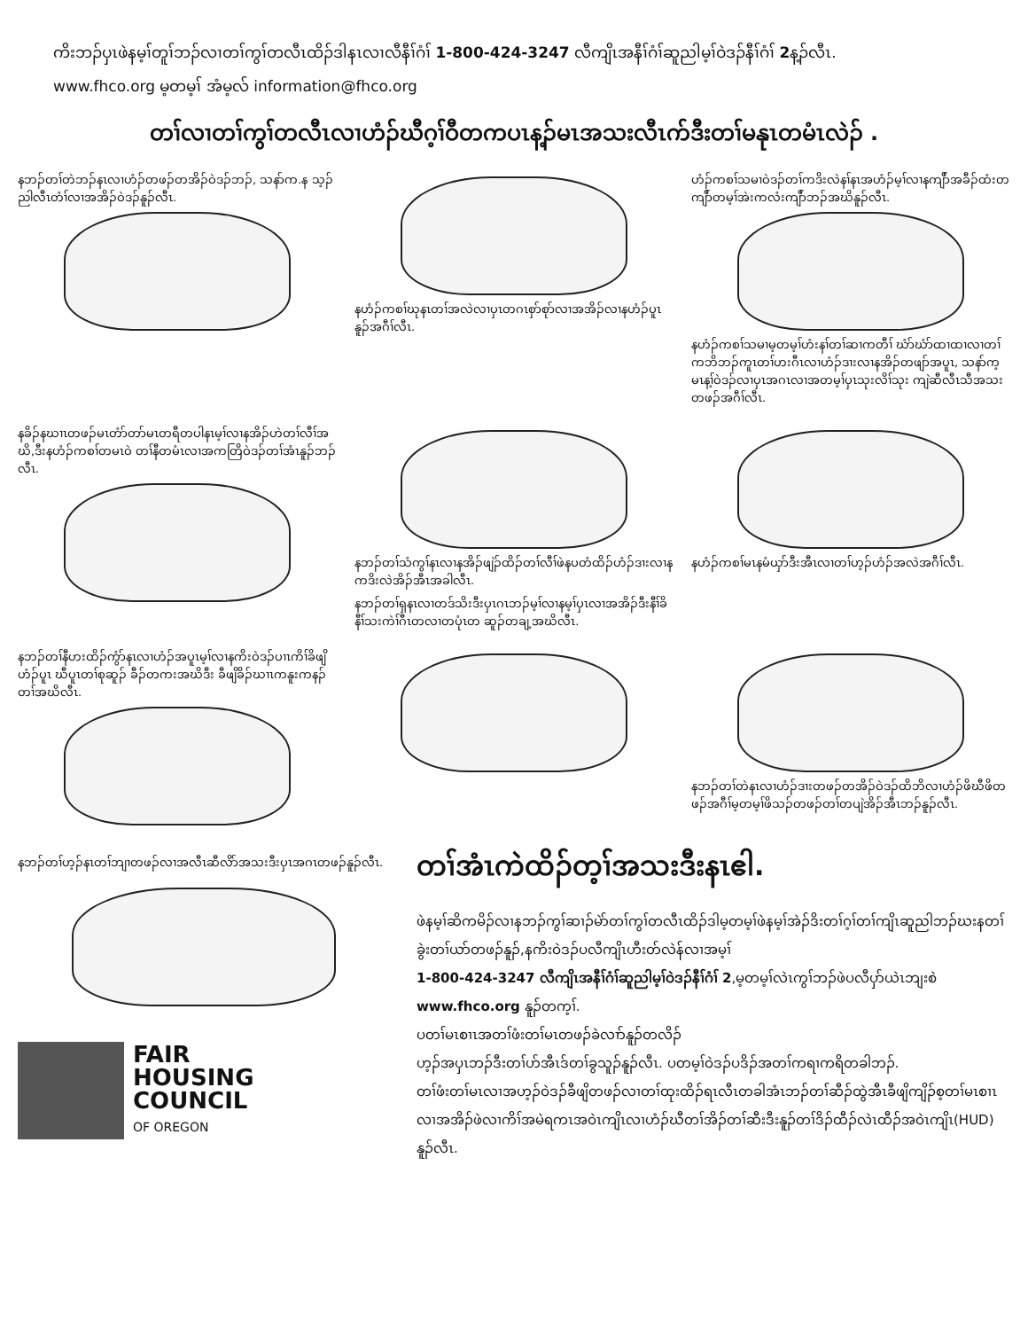ကိးဘၣ်ပှၤဖဲနမ့ၢ်တူၢ်ဘၣ်လၢတၢ်ကွၢ်တလီၤထိၣ်ဒါနၤလၢလီနီၢ်ဂံၢ် 1-800-424-3247 လီကျိၤအနီၢ်ဂံၢ်ဆူညါမ့ၢ်ဝဲဒၣ်နီၢ်ဂံၢ် 2န့ၣ်လီၤ.
www.fhco.org မ့တမ့ၢ် အံမ့လ် information@fhco.org
တၢ်လၢတၢ်ကွၢ်တလီၤလၢဟံၣ်ဃီဂ့ၢ်ဝီတကပၤန့ၣ်မၤအသးလီၤက်ဒီးတၢ်မနုၤတမံၤလဲၣ် .
နဘၣ်တၢ်တဲဘၣ်နၤလၢဟံၣ်တဖၣ်တအိၣ်ဝဲဒၣ်ဘၣ်, သနာ်က.န သ့ၣ်ညါလီၤတံၢ်လၢအအိၣ်ဝဲဒၣ်နူၣ်လီၤ.
နဟံၣ်ကစၢ်ဃုနၤတၢ်အလဲလၢပှၤတဂၤစှာ်စုာ်လၢအအိၣ်လၢနဟံၣ်ပူၤ နူၣ်အဂီၢ်လီၤ.
ဟံၣ်ကစၢ်သမၢဝဲဒၣ်တၢ်ကဒိးလဲနၢ်နၤအဟံၣ်မ့ၢ်လၢနကျိာ်အခီၣ်ထံးတကျိာ်တမ့ၢ်အဲးကလံးကျိာ်ဘၣ်အဃိနူၣ်လီၤ.
နဟံၣ်ကစၢ်သမၢမ့တမ့ၢ်ဟံးနၢ်တၢ်ဆၢကတီၢ် ဃံာ်ဃံာ်ထၢထၢလၢတၢ်ကဘိဘၣ်ကူၤတၢ်ဟးဂီၤလၢဟံၣ်ဒၢးလၢနအိၣ်တဖျာ်အပူၤ, သနာ်က့မၤန့ၢ်ဝဲဒၣ်လၢပှၤအဂၤလၢအတမ့ၢ်ပှၤသုးလိၢ်သုး ကျဲဆီလီၤသီအသးတဖၣ်အဂီၢ်လီၤ.
နခိၣ်နဃၢၤတဖၣ်မၤတံာ်တာ်မၤတရီတပါနၤမ့ၢ်လၢနအိၣ်ဟဲတၢ်လီၢ်အဃိ,ဒီးနဟံၣ်ကစၢ်တမၤဝဲ တၢ်နီတမံၤလၢအကတြိဝဲဒၣ်တၢ်အံၤနူၣ်ဘၣ်လီၤ.
နဘၣ်တၢ်သံကွၢ်နၤလၢနအိၣ်ဖျဲၣ်ထိၣ်တၢ်လီၢ်ဖဲနပတံထိၣ်ဟံၣ်ဒၢးလၢနကဒိးလဲအိၣ်အီၤအခါလီၤ.
နဘၣ်တၢ်ရှနၤလၢတဒ်သိးဒီးပှၤဂၤဘၣ်မ့ၢ်လၢနမ့ၢ်ပှၤလၢအအိၣ်ဒီးနီၢ်ခိနီၢ်သးကဲၢ်ဂီၤတလၢတပုံၤတ ဆူၣ်တချ့အဃိလီၤ.
နဟံၣ်ကစၢ်မၤနမံယှာ်ဒီးအီၤလၢတၢ်ဟ့ၣ်ဟံၣ်အလဲအဂီၢ်လီၤ.
နဘၣ်တၢ်နီဟးထိၣ်ကွံာ်နၤလၢဟံၣ်အပူၤမ့ၢ်လၢနကိးဝဲဒၣ်ပၢၤကိၢ်ခိဖျိ ဟံၣ်ပူၤ ဃီပူၤတၢ်စုဆူၣ် ခီၣ်တကးအဃိဒီး ခီဖျိခိၣ်ဃၢၤကနူးကနၣ်တၢ်အဃိလီၤ.
နဘၣ်တၢ်တဲနၤလၢဟံၣ်ဒၢးတဖၣ်တအိၣ်ဝဲဒၣ်ထိဘိလၢဟံၣ်ဖိဃီဖိတဖၣ်အဂီၢ်မ့တမ့ၢ်ဖိသၣ်တဖၣ်တၢ်တပျဲအိၣ်အီၤဘၣ်နူၣ်လီၤ.
နဘၣ်တၢ်ဟ့ၣ်နၤတၢ်ဘျၢတဖၣ်လၢအလီၤဆီလိာ်အသးဒီးပှၤအဂၤတဖၣ်နူၣ်လီၤ.
FAIR
HOUSING
COUNCIL
OF OREGON
တၢ်အံၤကဲထိၣ်တ့ၢ်အသးဒီးနၤဧါ.
ဖဲနမ့ၢ်ဆိကမိၣ်လၢနဘၣ်ကွၢ်ဆၢၣ်မဲာ်တၢ်ကွၢ်တလီၤထိၣ်ဒါမ့တမ့ၢ်ဖဲနမ့ၢ်အဲၣ်ဒိးတၢ်ဂ့ၢ်တၢ်ကျိၤဆူညါဘၣ်ဃးနတၢ်ခွဲးတၢ်ယာ်တဖၣ်နူၣ်,နကိးဝဲဒၣ်ပလီကျိၤဟီးတ်လဲန်လၢအမ့ၢ်
1-800-424-3247 လီကျိၤအနီၢ်ဂံၢ်ဆူညါမ့ၢ်ဝဲဒၣ်နီၢ်ဂံၢ် 2,မ့တမ့ၢ်လဲၤကွၢ်ဘၣ်ဖဲပလီပှာ်ယဲၤဘျးစဲ
www.fhco.org နူၣ်တက့ၢ်.
ပတၢ်မၤစၢၤအတၢ်ဖံးတၢ်မၤတဖၣ်ခဲလၢာ်နူၣ်တလိၣ်
ဟ့ၣ်အပှၤဘၣ်ဒီးတၢ်ဟ်အီၤဒ်တၢ်ခွသူၣ်နူၣ်လီၤ. ပတမ့ၢ်ဝဲဒၣ်ပဒိၣ်အတၢ်ကရၢကရိတခါဘၣ်.
တၢ်ဖံးတၢ်မၤလၢအဟ့ၣ်ဝဲဒၣ်ခီဖျိတဖၣ်လၢတၢ်ထုးထိၣ်ရၤလီၤတခါအံၤဘၣ်တၢ်ဆီၣ်ထွဲအီၤခီဖျိကျိၣ်စ့တၢ်မၤစၢၤလၢအအိၣ်ဖဲလၢကိၢ်အမဲရကၤအဝဲၤကျိၤလၢဟံၣ်ဃီတၢ်အိၣ်တၢ်ဆီးဒီးနူၣ်တၢ်ဒိၣ်ထီၣ်လဲၤထီၣ်အဝဲၤကျိၤ(HUD) နူၣ်လီၤ.